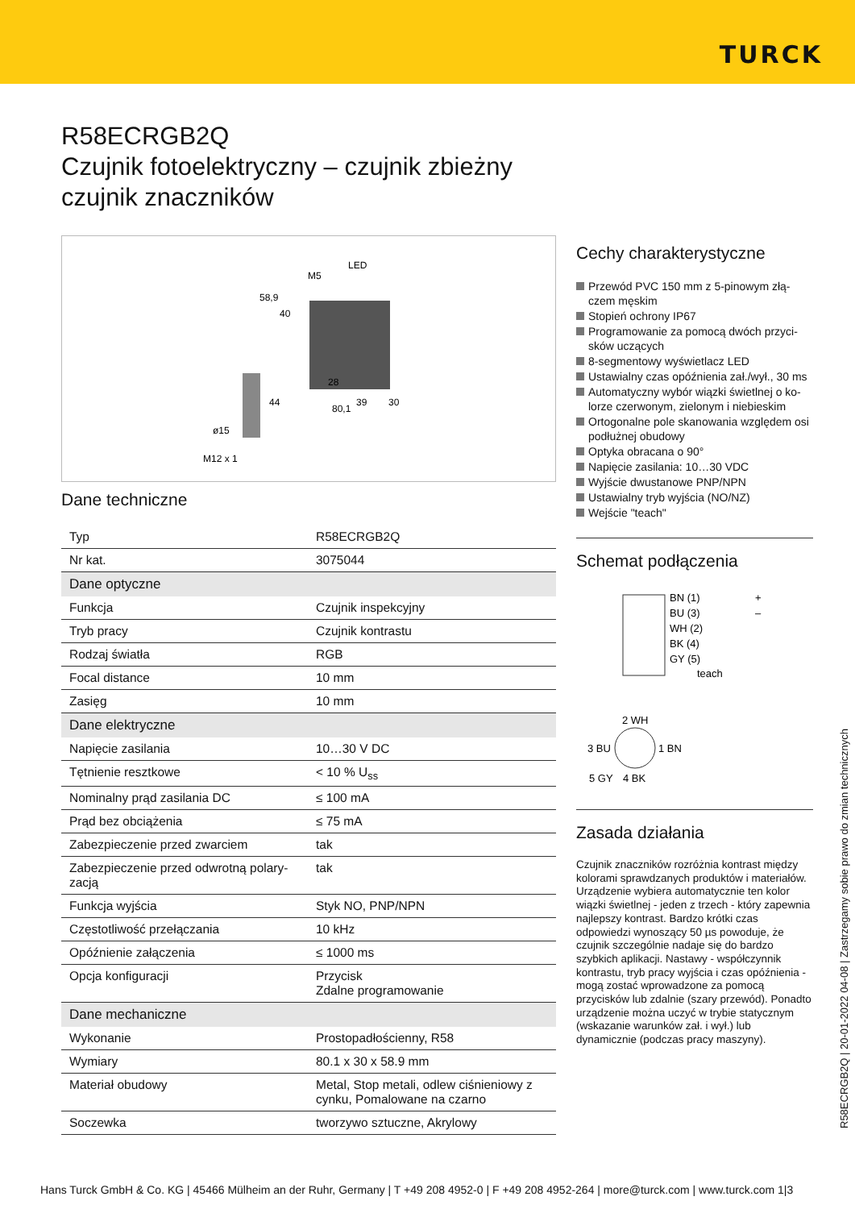TURCK
R58ECRGB2Q
Czujnik fotoelektryczny – czujnik zbieżny
czujnik znaczników
LED
M5
58,9
40
28
44
39
30
80,1
ø15
M12 x 1
Dane techniczne
| Typ | R58ECRGB2Q |
| Nr kat. | 3075044 |
| Dane optyczne | |
| Funkcja | Czujnik inspekcyjny |
| Tryb pracy | Czujnik kontrastu |
| Rodzaj światła | RGB |
| Focal distance | 10 mm |
| Zasięg | 10 mm |
| Dane elektryczne | |
| Napięcie zasilania | 10…30 V DC |
| Tętnienie resztkowe | < 10 % U<sub>ss</sub> |
| Nominalny prąd zasilania DC | ≤ 100 mA |
| Prąd bez obciążenia | ≤ 75 mA |
| Zabezpieczenie przed zwarciem | tak |
| Zabezpieczenie przed odwrotną polary-zacją | tak |
| Funkcja wyjścia | Styk NO, PNP/NPN |
| Częstotliwość przełączania | 10 kHz |
| Opóźnienie załączenia | ≤ 1000 ms |
| Opcja konfiguracji | Przycisk Zdalne programowanie |
| Dane mechaniczne | |
| Wykonanie | Prostopadłościenny, R58 |
| Wymiary | 80.1 x 30 x 58.9 mm |
| Materiał obudowy | Metal, Stop metali, odlew ciśnieniowy z cynku, Pomalowane na czarno |
| Soczewka | tworzywo sztuczne, Akrylowy |
Cechy charakterystyczne
Przewód PVC 150 mm z 5-pinowym złą-czem męskim
Stopień ochrony IP67
Programowanie za pomocą dwóch przyci-sków uczących
8-segmentowy wyświetlacz LED
Ustawialny czas opóźnienia zał./wył., 30 ms
Automatyczny wybór wiązki świetlnej o ko-lorze czerwonym, zielonym i niebieskim
Ortogonalne pole skanowania względem osi podłużnej obudowy
Optyka obracana o 90°
Napięcie zasilania: 10…30 VDC
Wyjście dwustanowe PNP/NPN
Ustawialny tryb wyjścia (NO/NZ)
Wejście "teach"
Schemat podłączenia
BN (1)
BU (3)
WH (2)
BK (4)
GY (5)
teach
+
–
2 WH
3 BU
1 BN
5 GY
4 BK
Zasada działania
Czujnik znaczników rozróżnia kontrast między kolorami sprawdzanych produktów i materiałów. Urządzenie wybiera automatycznie ten kolor wiązki świetlnej - jeden z trzech - który zapewnia najlepszy kontrast. Bardzo krótki czas odpowiedzi wynoszący 50 µs powoduje, że czujnik szczególnie nadaje się do bardzo szybkich aplikacji. Nastawy - współczynnik kontrastu, tryb pracy wyjścia i czas opóźnienia - mogą zostać wprowadzone za pomocą przycisków lub zdalnie (szary przewód). Ponadto urządzenie można uczyć w trybie statycznym (wskazanie warunków zał. i wył.) lub dynamicznie (podczas pracy maszyny).
R58ECRGB2Q | 20-01-2022 04-08 | Zastrzegamy sobie prawo do zmian technicznych
Hans Turck GmbH & Co. KG | 45466 Mülheim an der Ruhr, Germany | T +49 208 4952-0 | F +49 208 4952-264 | more@turck.com | www.turck.com 1|3